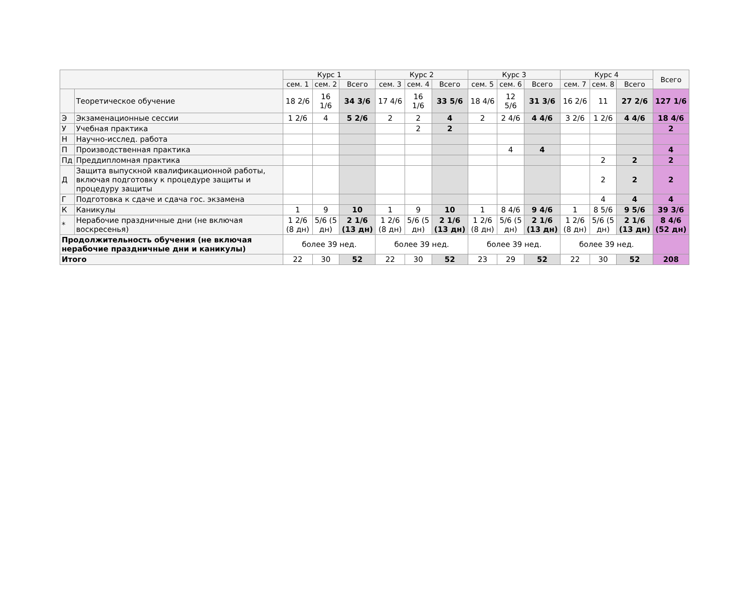| | | Курс 1 | | | Курс 2 | | | Курс 3 | | | Курс 4 | | | Всего |
| --- | --- | --- | --- | --- | --- | --- | --- | --- | --- | --- | --- | --- | --- | --- |
| | | сем. 1 | сем. 2 | Всего | сем. 3 | сем. 4 | Всего | сем. 5 | сем. 6 | Всего | сем. 7 | сем. 8 | Всего | |
| | Теоретическое обучение | 18 2/6 | 16 1/6 | 34 3/6 | 17 4/6 | 16 1/6 | 33 5/6 | 18 4/6 | 12 5/6 | 31 3/6 | 16 2/6 | 11 | 27 2/6 | 127 1/6 |
| Э | Экзаменационные сессии | 1 2/6 | 4 | 5 2/6 | 2 | 2 | 4 | 2 | 2 4/6 | 4 4/6 | 3 2/6 | 1 2/6 | 4 4/6 | 18 4/6 |
| У | Учебная практика | | | | | 2 | 2 | | | | | | | 2 |
| Н | Научно-исслед. работа | | | | | | | | | | | | | |
| П | Производственная практика | | | | | | | | 4 | 4 | | | | 4 |
| Пд | Преддипломная практика | | | | | | | | | | | 2 | 2 | 2 |
| Д | Защита выпускной квалификационной работы, включая подготовку к процедуре защиты и процедуру защиты | | | | | | | | | | | 2 | 2 | 2 |
| Г | Подготовка к сдаче и сдача гос. экзамена | | | | | | | | | | | 4 | 4 | 4 |
| К | Каникулы | 1 | 9 | 10 | 1 | 9 | 10 | 1 | 8 4/6 | 9 4/6 | 1 | 8 5/6 | 9 5/6 | 39 3/6 |
| * | Нерабочие праздничные дни (не включая воскресенья) | 1 2/6 (8 дн) | 5/6 (5 дн) | 2 1/6 (13 дн) | 1 2/6 (8 дн) | 5/6 (5 дн) | 2 1/6 (13 дн) | 1 2/6 (8 дн) | 5/6 (5 дн) | 2 1/6 (13 дн) | 1 2/6 (8 дн) | 5/6 (5 дн) | 2 1/6 (13 дн) | 8 4/6 (52 дн) |
| Продолжительность обучения (не включая нерабочие праздничные дни и каникулы) | | более 39 нед. | | | более 39 нед. | | | более 39 нед. | | | более 39 нед. | | | |
| Итого | | 22 | 30 | 52 | 22 | 30 | 52 | 23 | 29 | 52 | 22 | 30 | 52 | 208 |